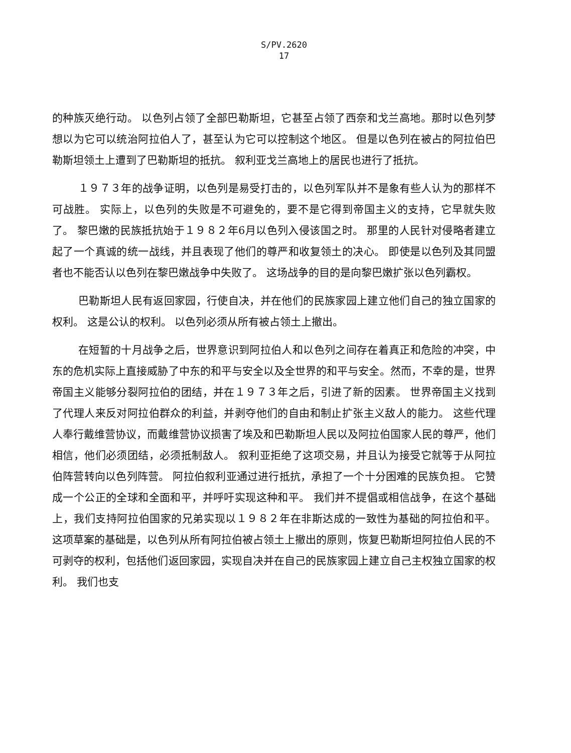S/PV.2620
17
的种族灭绝行动。 以色列占领了全部巴勒斯坦，它甚至占领了西奈和戈兰高地。那时以色列梦想以为它可以统治阿拉伯人了，甚至认为它可以控制这个地区。 但是以色列在被占的阿拉伯巴勒斯坦领土上遭到了巴勒斯坦的抵抗。 叙利亚戈兰高地上的居民也进行了抵抗。
１９７３年的战争证明，以色列是易受打击的，以色列军队并不是象有些人认为的那样不可战胜。 实际上，以色列的失败是不可避免的，要不是它得到帝国主义的支持，它早就失败了。 黎巴嫩的民族抵抗始于１９８２年6月以色列入侵该国之时。 那里的人民针对侵略者建立起了一个真诚的统一战线，并且表现了他们的尊严和收复领土的决心。 即使是以色列及其同盟者也不能否认以色列在黎巴嫩战争中失败了。 这场战争的目的是向黎巴嫩扩张以色列霸权。
巴勒斯坦人民有返回家园，行使自决，并在他们的民族家园上建立他们自己的独立国家的权利。 这是公认的权利。 以色列必须从所有被占领土上撤出。
在短暂的十月战争之后，世界意识到阿拉伯人和以色列之间存在着真正和危险的冲突，中东的危机实际上直接威胁了中东的和平与安全以及全世界的和平与安全。然而，不幸的是，世界帝国主义能够分裂阿拉伯的团结，并在１９７３年之后，引进了新的因素。 世界帝国主义找到了代理人来反对阿拉伯群众的利益，并剥夺他们的自由和制止扩张主义敌人的能力。 这些代理人奉行戴维营协议，而戴维营协议损害了埃及和巴勒斯坦人民以及阿拉伯国家人民的尊严，他们相信，他们必须团结，必须抵制敌人。 叙利亚拒绝了这项交易，并且认为接受它就等于从阿拉伯阵营转向以色列阵营。 阿拉伯叙利亚通过进行抵抗，承担了一个十分困难的民族负担。 它赞成一个公正的全球和全面和平，并呼吁实现这种和平。 我们并不提倡或相信战争，在这个基础上，我们支持阿拉伯国家的兄弟实现以１９８２年在非斯达成的一致性为基础的阿拉伯和平。 这项草案的基础是，以色列从所有阿拉伯被占领土上撤出的原则，恢复巴勒斯坦阿拉伯人民的不可剥夺的权利，包括他们返回家园，实现自决并在自己的民族家园上建立自己主权独立国家的权利。 我们也支